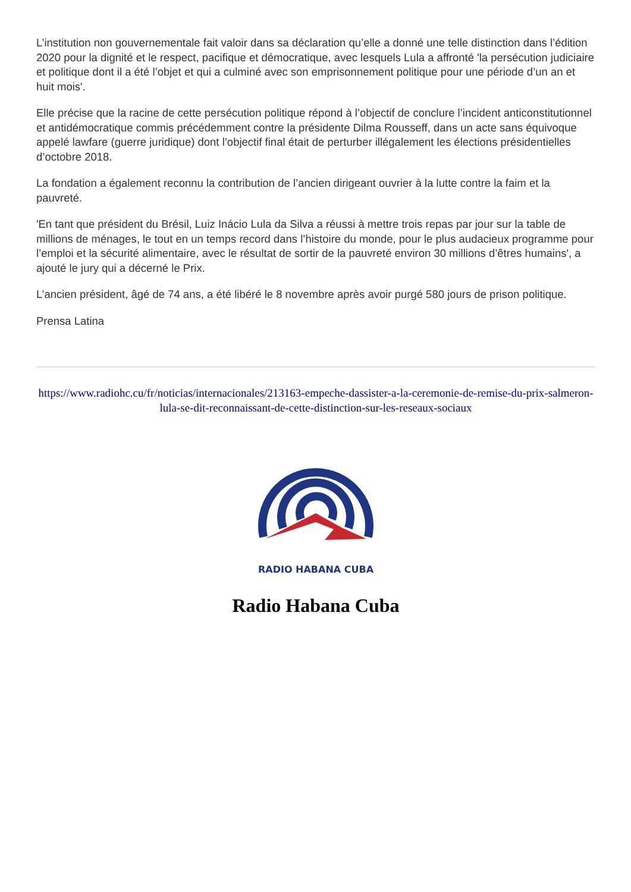L’institution non gouvernementale fait valoir dans sa déclaration qu’elle a donné une telle distinction dans l’édition 2020 pour la dignité et le respect, pacifique et démocratique, avec lesquels Lula a affronté 'la persécution judiciaire et politique dont il a été l’objet et qui a culminé avec son emprisonnement politique pour une période d’un an et huit mois'.
Elle précise que la racine de cette persécution politique répond à l’objectif de conclure l’incident anticonstitutionnel et antidémocratique commis précédemment contre la présidente Dilma Rousseff, dans un acte sans équivoque appelé lawfare (guerre juridique) dont l’objectif final était de perturber illégalement les élections présidentielles d’octobre 2018.
La fondation a également reconnu la contribution de l’ancien dirigeant ouvrier à la lutte contre la faim et la pauvreté.
'En tant que président du Brésil, Luiz Inácio Lula da Silva a réussi à mettre trois repas par jour sur la table de millions de ménages, le tout en un temps record dans l’histoire du monde, pour le plus audacieux programme pour l’emploi et la sécurité alimentaire, avec le résultat de sortir de la pauvreté environ 30 millions d’êtres humains', a ajouté le jury qui a décerné le Prix.
L’ancien président, âgé de 74 ans, a été libéré le 8 novembre après avoir purgé 580 jours de prison politique.
Prensa Latina
https://www.radiohc.cu/fr/noticias/internacionales/213163-empeche-dassister-a-la-ceremonie-de-remise-du-prix-salmeron-lula-se-dit-reconnaissant-de-cette-distinction-sur-les-reseaux-sociaux
RADIO HABANA CUBA
Radio Habana Cuba